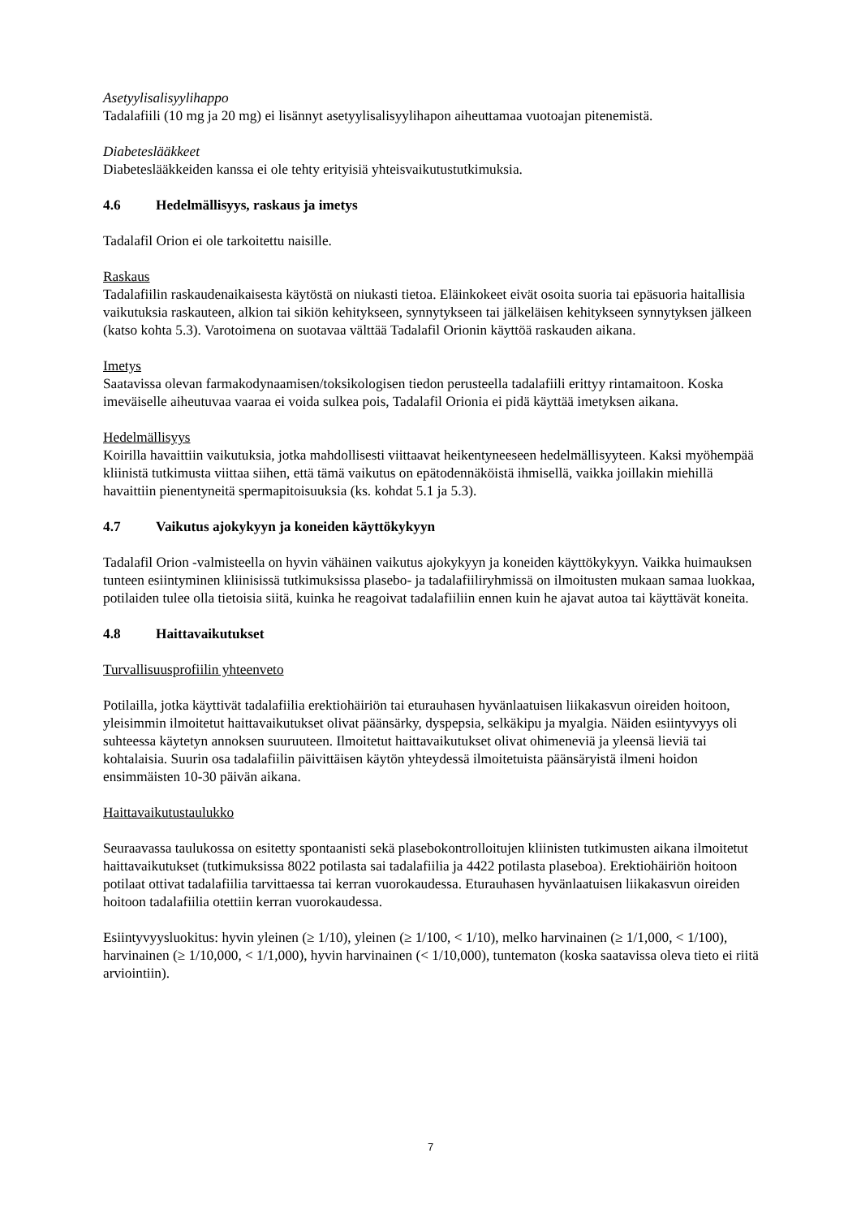Asetyylisalisyylihappo
Tadalafiili (10 mg ja 20 mg) ei lisännyt asetyylisalisyylihapon aiheuttamaa vuotoajan pitenemistä.
Diabeteslääkkeet
Diabeteslääkkeiden kanssa ei ole tehty erityisiä yhteisvaikutustutkimuksia.
4.6 Hedelmällisyys, raskaus ja imetys
Tadalafil Orion ei ole tarkoitettu naisille.
Raskaus
Tadalafiilin raskaudenaikaisesta käytöstä on niukasti tietoa. Eläinkokeet eivät osoita suoria tai epäsuoria haitallisia vaikutuksia raskauteen, alkion tai sikiön kehitykseen, synnytykseen tai jälkeläisen kehitykseen synnytyksen jälkeen (katso kohta 5.3). Varotoimena on suotavaa välttää Tadalafil Orionin käyttöä raskauden aikana.
Imetys
Saatavissa olevan farmakodynaamisen/toksikologisen tiedon perusteella tadalafiili erittyy rintamaitoon. Koska imeväiselle aiheutuvaa vaaraa ei voida sulkea pois, Tadalafil Orionia ei pidä käyttää imetyksen aikana.
Hedelmällisyys
Koirilla havaittiin vaikutuksia, jotka mahdollisesti viittaavat heikentyneeseen hedelmällisyyteen. Kaksi myöhempää kliinistä tutkimusta viittaa siihen, että tämä vaikutus on epätodennäköistä ihmisellä, vaikka joillakin miehillä havaittiin pienentyneitä spermapitoisuuksia (ks. kohdat 5.1 ja 5.3).
4.7 Vaikutus ajokykyyn ja koneiden käyttökykyyn
Tadalafil Orion -valmisteella on hyvin vähäinen vaikutus ajokykyyn ja koneiden käyttökykyyn. Vaikka huimauksen tunteen esiintyminen kliinisissä tutkimuksissa plasebo- ja tadalafiiliryhmissä on ilmoitusten mukaan samaa luokkaa, potilaiden tulee olla tietoisia siitä, kuinka he reagoivat tadalafiiliin ennen kuin he ajavat autoa tai käyttävät koneita.
4.8 Haittavaikutukset
Turvallisuusprofiilin yhteenveto
Potilailla, jotka käyttivät tadalafiilia erektiohäiriön tai eturauhasen hyvänlaatuisen liikakasvun oireiden hoitoon, yleisimmin ilmoitetut haittavaikutukset olivat päänsärky, dyspepsia, selkäkipu ja myalgia. Näiden esiintyvyys oli suhteessa käytetyn annoksen suuruuteen. Ilmoitetut haittavaikutukset olivat ohimeneviä ja yleensä lieviä tai kohtalaisia. Suurin osa tadalafiilin päivittäisen käytön yhteydessä ilmoitetuista päänsäryistä ilmeni hoidon ensimmäisten 10-30 päivän aikana.
Haittavaikutustaulukko
Seuraavassa taulukossa on esitetty spontaanisti sekä plasebokontrolloitujen kliinisten tutkimusten aikana ilmoitetut haittavaikutukset (tutkimuksissa 8022 potilasta sai tadalafiilia ja 4422 potilasta plaseboa). Erektiohäiriön hoitoon potilaat ottivat tadalafiilia tarvittaessa tai kerran vuorokaudessa. Eturauhasen hyvänlaatuisen liikakasvun oireiden hoitoon tadalafiilia otettiin kerran vuorokaudessa.
Esiintyvyysluokitus: hyvin yleinen (≥ 1/10), yleinen (≥ 1/100, < 1/10), melko harvinainen (≥ 1/1,000, < 1/100), harvinainen (≥ 1/10,000, < 1/1,000), hyvin harvinainen (< 1/10,000), tuntematon (koska saatavissa oleva tieto ei riitä arviointiin).
7